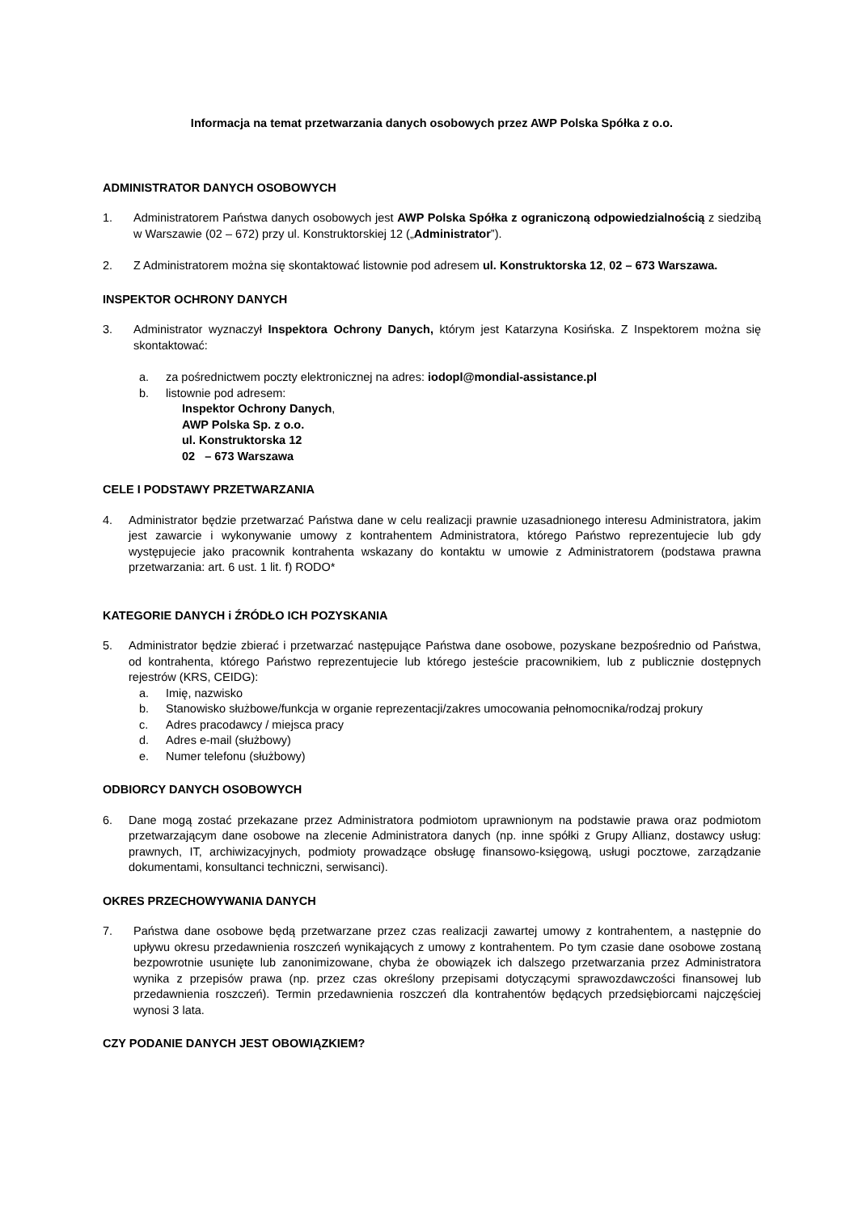Informacja na temat przetwarzania danych osobowych przez AWP Polska Spółka z o.o.
ADMINISTRATOR DANYCH OSOBOWYCH
1. Administratorem Państwa danych osobowych jest AWP Polska Spółka z ograniczoną odpowiedzialnością z siedzibą w Warszawie (02 – 672) przy ul. Konstruktorskiej 12 („Administrator”).
2. Z Administratorem można się skontaktować listownie pod adresem ul. Konstruktorska 12, 02 – 673 Warszawa.
INSPEKTOR OCHRONY DANYCH
3. Administrator wyznaczył Inspektora Ochrony Danych, którym jest Katarzyna Kosińska. Z Inspektorem można się skontaktować:
a. za pośrednictwem poczty elektronicznej na adres: iodopl@mondial-assistance.pl
b. listownie pod adresem:
Inspektor Ochrony Danych,
AWP Polska Sp. z o.o.
ul. Konstruktorska 12
02 – 673 Warszawa
CELE I PODSTAWY PRZETWARZANIA
4. Administrator będzie przetwarzać Państwa dane w celu realizacji prawnie uzasadnionego interesu Administratora, jakim jest zawarcie i wykonywanie umowy z kontrahentem Administratora, którego Państwo reprezentujecie lub gdy występujecie jako pracownik kontrahenta wskazany do kontaktu w umowie z Administratorem (podstawa prawna przetwarzania: art. 6 ust. 1 lit. f) RODO*
KATEGORIE DANYCH i ŹRÓDŁO ICH POZYSKANIA
5. Administrator będzie zbierać i przetwarzać następujące Państwa dane osobowe, pozyskane bezpośrednio od Państwa, od kontrahenta, którego Państwo reprezentujecie lub którego jesteście pracownikiem, lub z publicznie dostępnych rejestrów (KRS, CEIDG):
a. Imię, nazwisko
b. Stanowisko służbowe/funkcja w organie reprezentacji/zakres umocowania pełnomocnika/rodzaj prokury
c. Adres pracodawcy / miejsca pracy
d. Adres e-mail (służbowy)
e. Numer telefonu (służbowy)
ODBIORCY DANYCH OSOBOWYCH
6. Dane mogą zostać przekazane przez Administratora podmiotom uprawnionym na podstawie prawa oraz podmiotom przetwarzającym dane osobowe na zlecenie Administratora danych (np. inne spółki z Grupy Allianz, dostawcy usług: prawnych, IT, archiwizacyjnych, podmioty prowadzące obsługę finansowo-księgową, usługi pocztowe, zarządzanie dokumentami, konsultanci techniczni, serwisanci).
OKRES PRZECHOWYWANIA DANYCH
7. Państwa dane osobowe będą przetwarzane przez czas realizacji zawartej umowy z kontrahentem, a następnie do upływu okresu przedawnienia roszczeń wynikających z umowy z kontrahentem. Po tym czasie dane osobowe zostaną bezpowrotnie usunięte lub zanonimizowane, chyba że obowiązek ich dalszego przetwarzania przez Administratora wynika z przepisów prawa (np. przez czas określony przepisami dotyczącymi sprawozdawczości finansowej lub przedawnienia roszczeń). Termin przedawnienia roszczeń dla kontrahentów będących przedsiębiorcami najczęściej wynosi 3 lata.
CZY PODANIE DANYCH JEST OBOWIĄZKIEM?